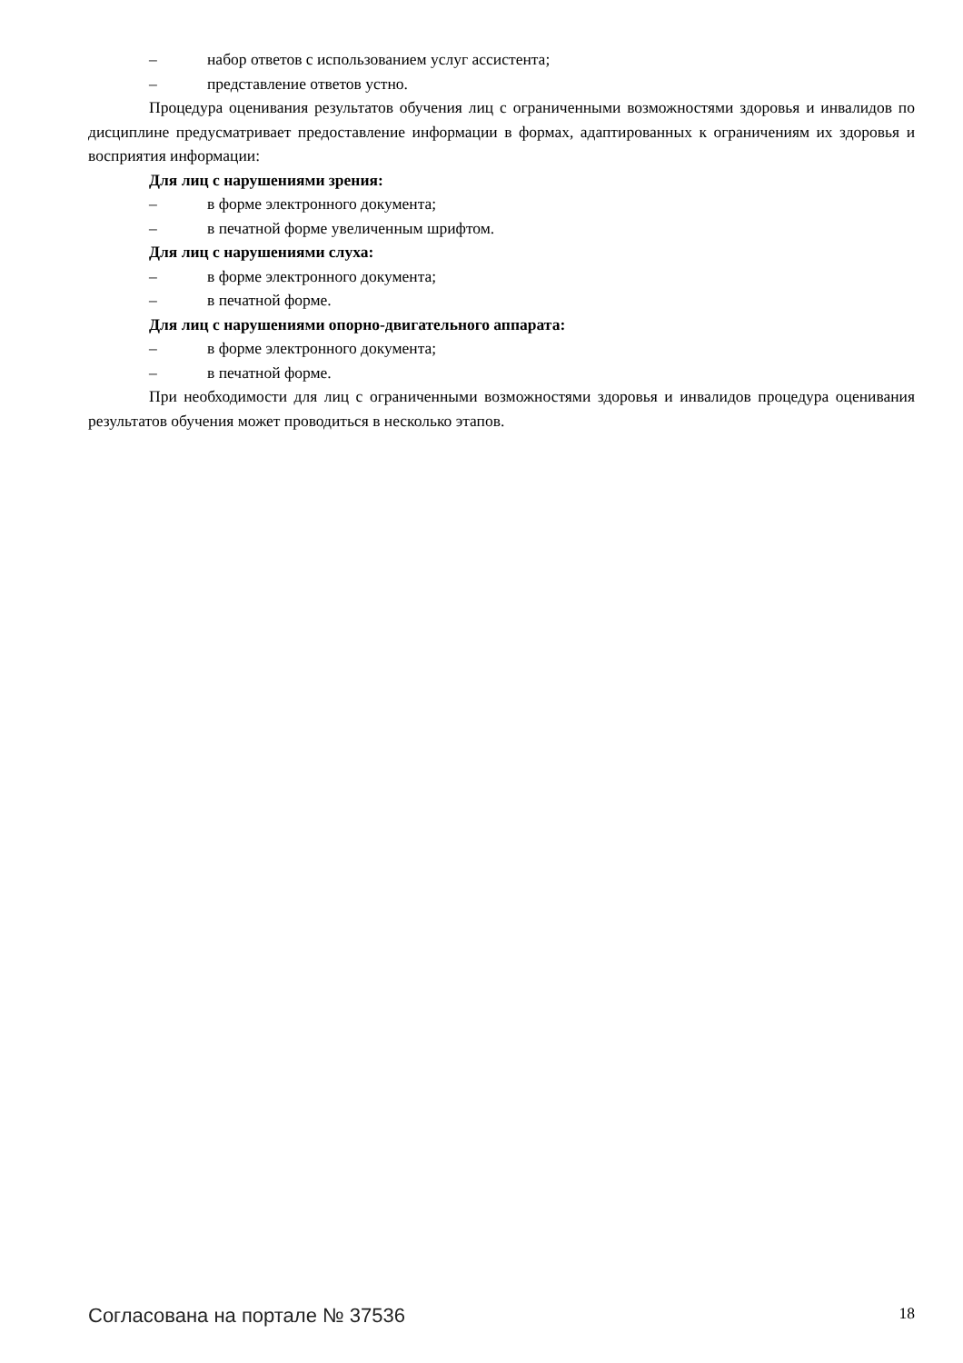– набор ответов с использованием услуг ассистента;
– представление ответов устно.
Процедура оценивания результатов обучения лиц с ограниченными возможностями здоровья и инвалидов по дисциплине предусматривает предоставление информации в формах, адаптированных к ограничениям их здоровья и восприятия информации:
Для лиц с нарушениями зрения:
– в форме электронного документа;
– в печатной форме увеличенным шрифтом.
Для лиц с нарушениями слуха:
– в форме электронного документа;
– в печатной форме.
Для лиц с нарушениями опорно-двигательного аппарата:
– в форме электронного документа;
– в печатной форме.
При необходимости для лиц с ограниченными возможностями здоровья и инвалидов процедура оценивания результатов обучения может проводиться в несколько этапов.
Согласована на портале № 37536 18